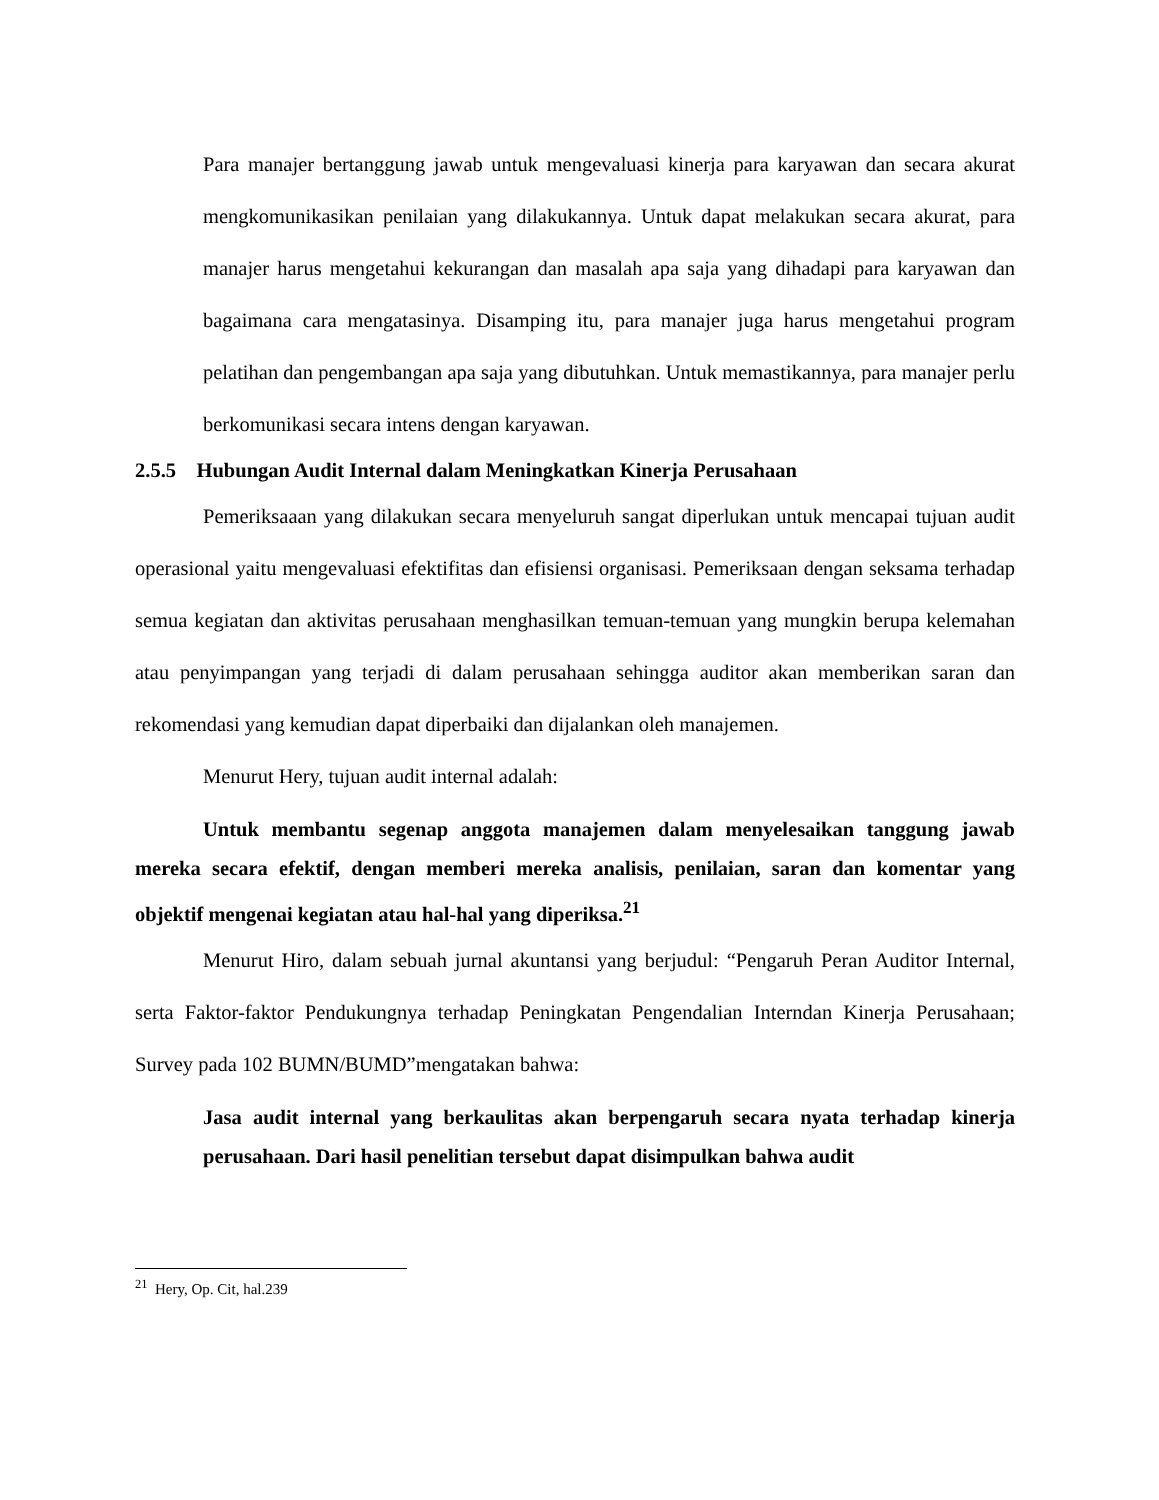Para manajer bertanggung jawab untuk mengevaluasi kinerja para karyawan dan secara akurat mengkomunikasikan penilaian yang dilakukannya. Untuk dapat melakukan secara akurat, para manajer harus mengetahui kekurangan dan masalah apa saja yang dihadapi para karyawan dan bagaimana cara mengatasinya. Disamping itu, para manajer juga harus mengetahui program pelatihan dan pengembangan apa saja yang dibutuhkan. Untuk memastikannya, para manajer perlu berkomunikasi secara intens dengan karyawan.
2.5.5 Hubungan Audit Internal dalam Meningkatkan Kinerja Perusahaan
Pemeriksaaan yang dilakukan secara menyeluruh sangat diperlukan untuk mencapai tujuan audit operasional yaitu mengevaluasi efektifitas dan efisiensi organisasi. Pemeriksaan dengan seksama terhadap semua kegiatan dan aktivitas perusahaan menghasilkan temuan-temuan yang mungkin berupa kelemahan atau penyimpangan yang terjadi di dalam perusahaan sehingga auditor akan memberikan saran dan rekomendasi yang kemudian dapat diperbaiki dan dijalankan oleh manajemen.
Menurut Hery, tujuan audit internal adalah:
Untuk membantu segenap anggota manajemen dalam menyelesaikan tanggung jawab mereka secara efektif, dengan memberi mereka analisis, penilaian, saran dan komentar yang objektif mengenai kegiatan atau hal-hal yang diperiksa.<sup>21</sup>
Menurut Hiro, dalam sebuah jurnal akuntansi yang berjudul: “Pengaruh Peran Auditor Internal, serta Faktor-faktor Pendukungnya terhadap Peningkatan Pengendalian Interndan Kinerja Perusahaan; Survey pada 102 BUMN/BUMD”mengatakan bahwa:
Jasa audit internal yang berkaulitas akan berpengaruh secara nyata terhadap kinerja perusahaan. Dari hasil penelitian tersebut dapat disimpulkan bahwa audit
<sup>21</sup> Hery, Op. Cit, hal.239